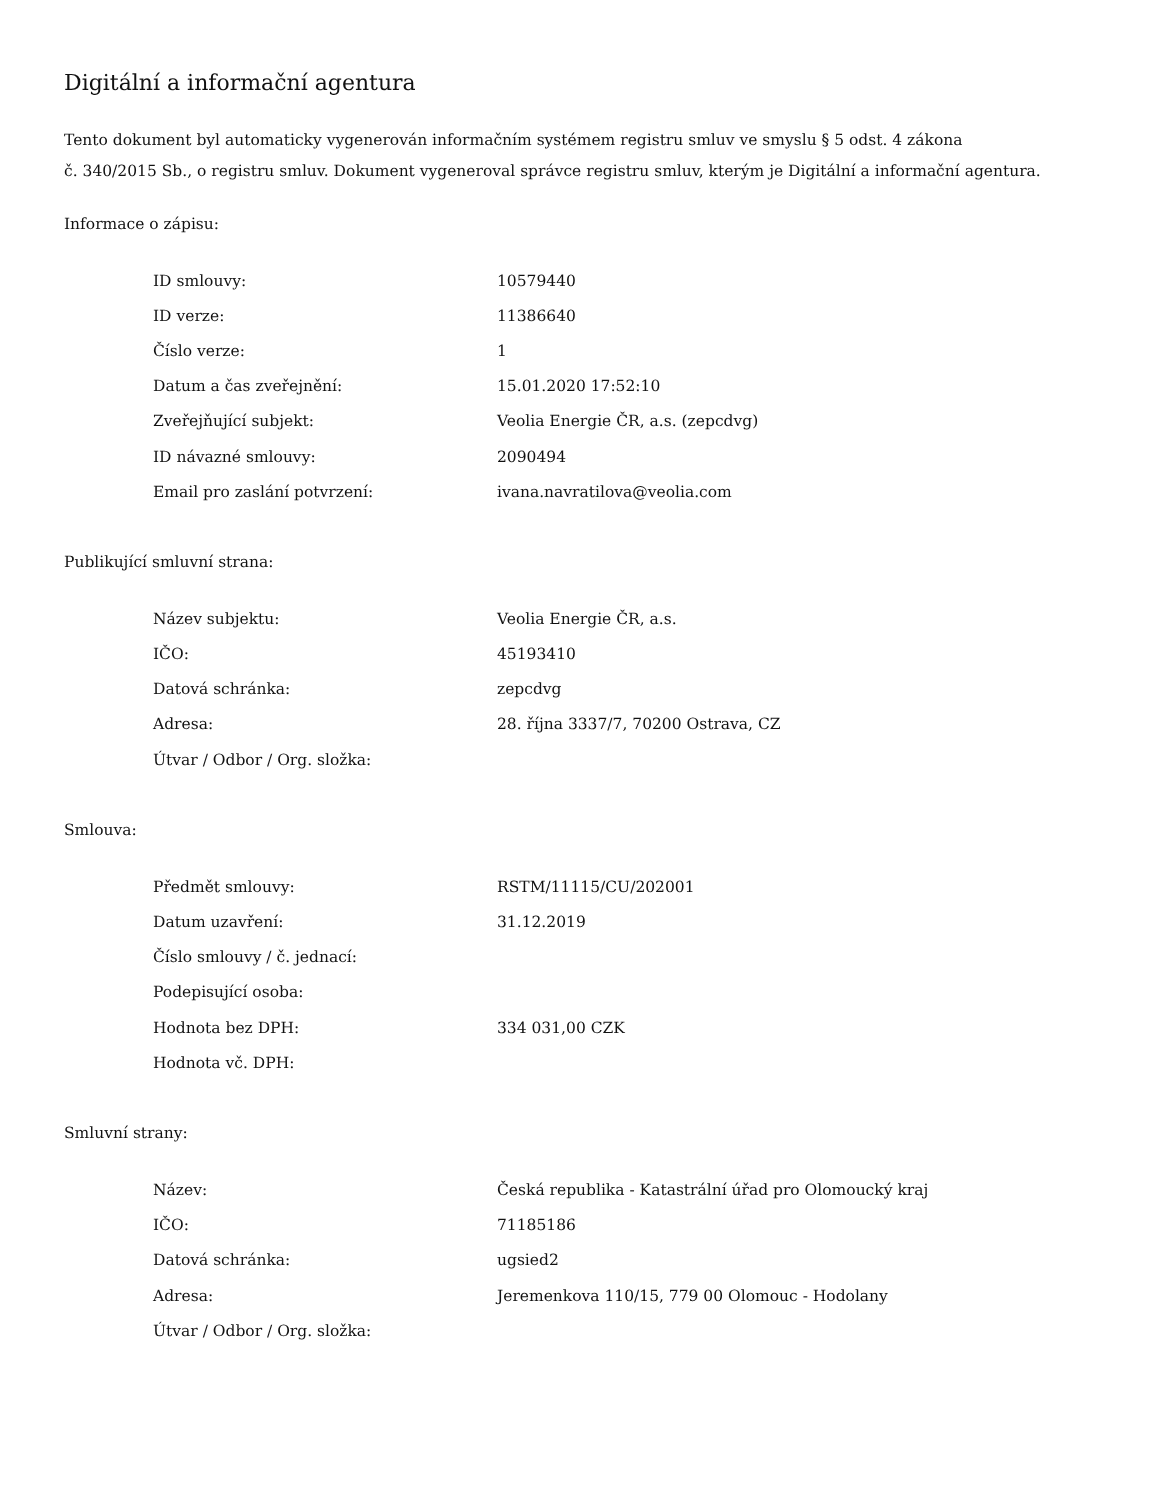Digitální a informační agentura
Tento dokument byl automaticky vygenerován informačním systémem registru smluv ve smyslu § 5 odst. 4 zákona
č. 340/2015 Sb., o registru smluv. Dokument vygeneroval správce registru smluv, kterým je Digitální a informační agentura.
Informace o zápisu:
| ID smlouvy: | 10579440 |
| ID verze: | 11386640 |
| Číslo verze: | 1 |
| Datum a čas zveřejnění: | 15.01.2020 17:52:10 |
| Zveřejňující subjekt: | Veolia Energie ČR, a.s. (zepcdvg) |
| ID návazné smlouvy: | 2090494 |
| Email pro zaslání potvrzení: | ivana.navratilova@veolia.com |
Publikující smluvní strana:
| Název subjektu: | Veolia Energie ČR, a.s. |
| IČO: | 45193410 |
| Datová schránka: | zepcdvg |
| Adresa: | 28. října 3337/7, 70200 Ostrava, CZ |
| Útvar / Odbor / Org. složka: | |
Smlouva:
| Předmět smlouvy: | RSTM/11115/CU/202001 |
| Datum uzavření: | 31.12.2019 |
| Číslo smlouvy / č. jednací: | |
| Podepisující osoba: | |
| Hodnota bez DPH: | 334 031,00 CZK |
| Hodnota vč. DPH: | |
Smluvní strany:
| Název: | Česká republika - Katastrální úřad pro Olomoucký kraj |
| IČO: | 71185186 |
| Datová schránka: | ugsied2 |
| Adresa: | Jeremenkova 110/15, 779 00 Olomouc - Hodolany |
| Útvar / Odbor / Org. složka: | |